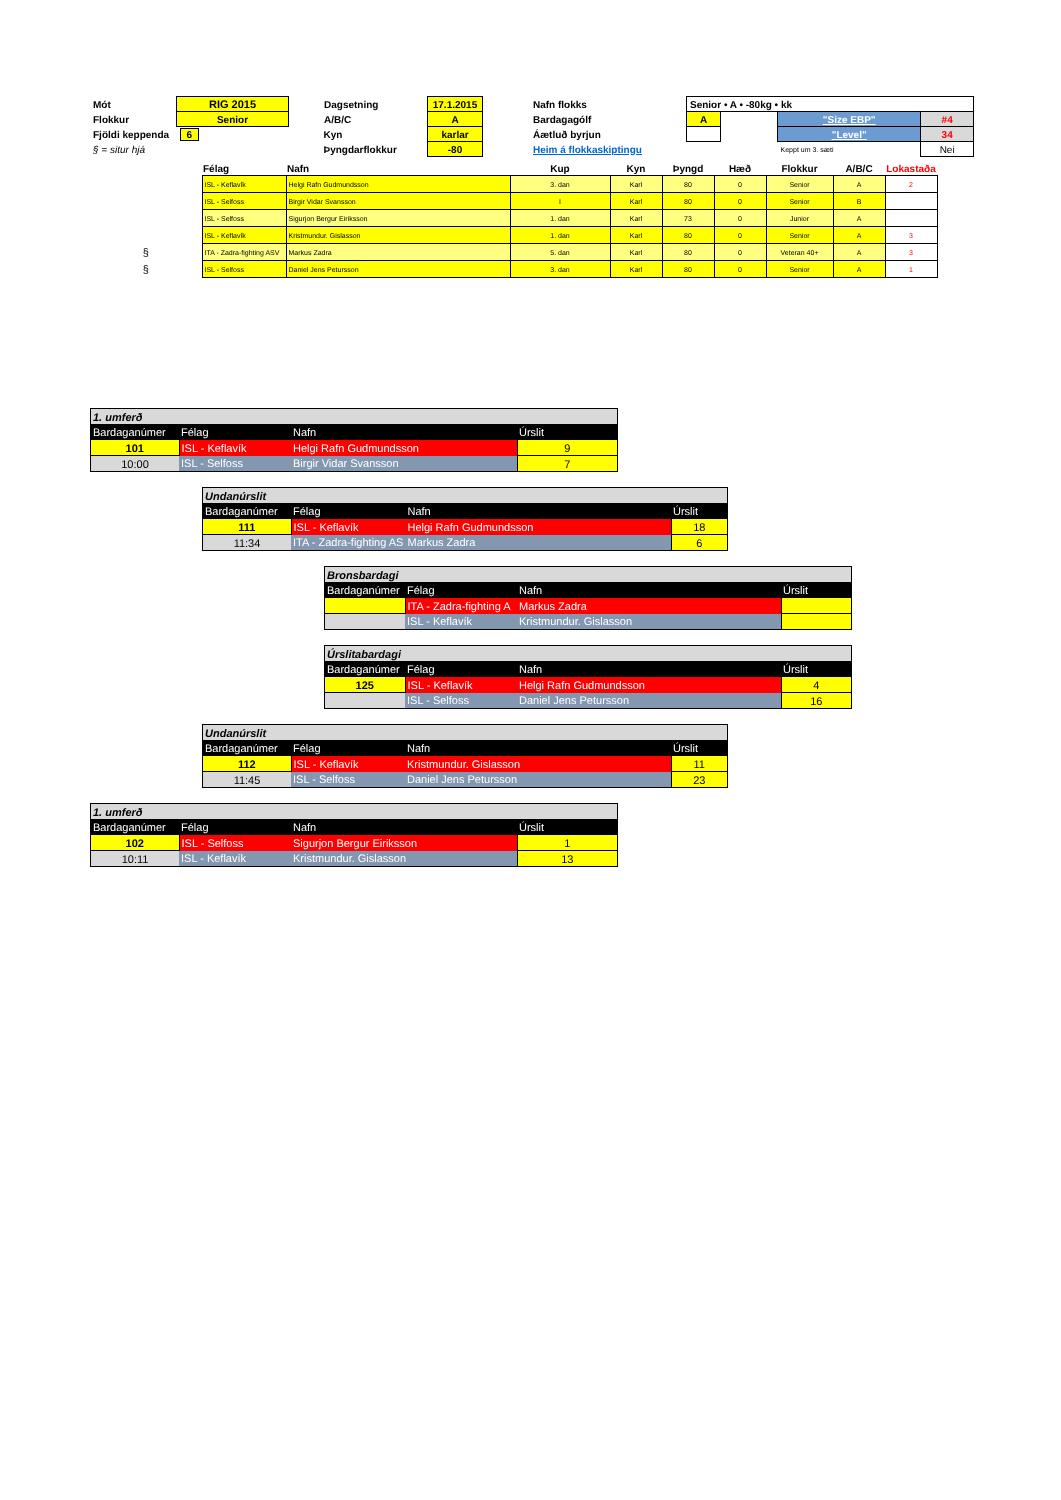| Mót | RIG 2015 | Dagsetning | 17.1.2015 | Nafn flokks | Senior • A • -80kg • kk | | | |
| Flokkur | Senior | A/B/C | A | Bardagagólf | A | | "Size EBP" | #4 |
| Fjöldi keppenda | 6 | Kyn | karlar | Áætluð byrjun | | | "Level" | 34 |
| § = situr hjá | | Þyngdarflokkur | -80 | Heim á flokkaskiptingu | | | Keppt um 3. sæti | Nei |
| | Félag | Nafn | Kup | Kyn | Þyngd | Hæð | Flokkur | A/B/C | Lokastaða |
| --- | --- | --- | --- | --- | --- | --- | --- | --- | --- |
| | ISL - Keflavík | Helgi Rafn Gudmundsson | 3. dan | Karl | 80 | 0 | Senior | A | 2 |
| | ISL - Selfoss | Birgir Vidar Svansson | I | Karl | 80 | 0 | Senior | B | |
| | ISL - Selfoss | Sigurjon Bergur Eiriksson | 1. dan | Karl | 73 | 0 | Junior | A | |
| | ISL - Keflavík | Kristmundur. Gislasson | 1. dan | Karl | 80 | 0 | Senior | A | 3 |
| § | ITA - Zadra-fighting ASV | Markus Zadra | 5. dan | Karl | 80 | 0 | Veteran 40+ | A | 3 |
| § | ISL - Selfoss | Daniel Jens Petursson | 3. dan | Karl | 80 | 0 | Senior | A | 1 |
| 1. umferð | | | |
| Bardaganúmer | Félag | Nafn | Úrslit |
| 101 | ISL - Keflavík | Helgi Rafn Gudmundsson | 9 |
| 10:00 | ISL - Selfoss | Birgir Vidar Svansson | 7 |
| Undanúrslit | | | |
| Bardaganúmer | Félag | Nafn | Úrslit |
| 111 | ISL - Keflavík | Helgi Rafn Gudmundsson | 18 |
| 11:34 | ITA - Zadra-fighting AS | Markus Zadra | 6 |
| Bronsbardagi | | | |
| Bardaganúmer | Félag | Nafn | Úrslit |
| | ITA - Zadra-fighting A | Markus Zadra | |
| | ISL - Keflavík | Kristmundur. Gislasson | |
| Úrslitabardagi | | | |
| Bardaganúmer | Félag | Nafn | Úrslit |
| 125 | ISL - Keflavík | Helgi Rafn Gudmundsson | 4 |
| | ISL - Selfoss | Daniel Jens Petursson | 16 |
| Undanúrslit | | | |
| Bardaganúmer | Félag | Nafn | Úrslit |
| 112 | ISL - Keflavík | Kristmundur. Gislasson | 11 |
| 11:45 | ISL - Selfoss | Daniel Jens Petursson | 23 |
| 1. umferð | | | |
| Bardaganúmer | Félag | Nafn | Úrslit |
| 102 | ISL - Selfoss | Sigurjon Bergur Eiriksson | 1 |
| 10:11 | ISL - Keflavík | Kristmundur. Gislasson | 13 |